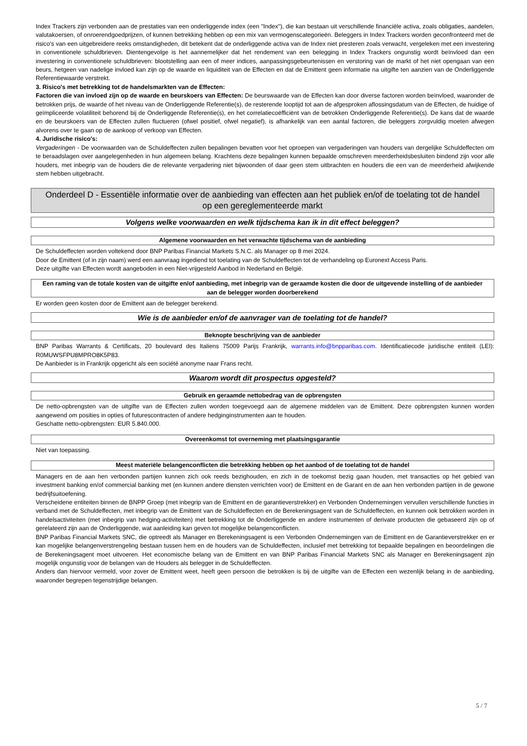Index Trackers zijn verbonden aan de prestaties van een onderliggende index (een "Index"), die kan bestaan uit verschillende financiële activa, zoals obligaties, aandelen, valutakoersen, of onroerendgoedprijzen, of kunnen betrekking hebben op een mix van vermogenscategorieën. Beleggers in Index Trackers worden geconfronteerd met de risico's van een uitgebreidere reeks omstandigheden, dit betekent dat de onderliggende activa van de Index niet presteren zoals verwacht, vergeleken met een investering in conventionele schuldbrieven. Dientengevolge is het aannemelijker dat het rendement van een belegging in Index Trackers ongunstig wordt beïnvloed dan een investering in conventionele schuldbrieven: blootstelling aan een of meer indices, aanpassingsgebeurtenissen en verstoring van de markt of het niet opengaan van een beurs, hetgeen van nadelige invloed kan zijn op de waarde en liquiditeit van de Effecten en dat de Emittent geen informatie na uitgifte ten aanzien van de Onderliggende Referentiewaarde verstrekt.
3. Risico's met betrekking tot de handelsmarkten van de Effecten:
Factoren die van invloed zijn op de waarde en beurskoers van Effecten: De beurswaarde van de Effecten kan door diverse factoren worden beïnvloed, waaronder de betrokken prijs, de waarde of het niveau van de Onderliggende Referentie(s), de resterende looptijd tot aan de afgesproken aflossingsdatum van de Effecten, de huidige of geïmpliceerde volatiliteit behorend bij de Onderliggende Referentie(s), en het correlatiecoëfficiënt van de betrokken Onderliggende Referentie(s). De kans dat de waarde en de beurskoers van de Effecten zullen fluctueren (ofwel positief, ofwel negatief), is afhankelijk van een aantal factoren, die beleggers zorgvuldig moeten afwegen alvorens over te gaan op de aankoop of verkoop van Effecten.
4. Juridische risico's:
Vergaderingen - De voorwaarden van de Schuldeffecten zullen bepalingen bevatten voor het oproepen van vergaderingen van houders van dergelijke Schuldeffecten om te beraadslagen over aangelegenheden in hun algemeen belang. Krachtens deze bepalingen kunnen bepaalde omschreven meerderheidsbesluiten bindend zijn voor alle houders, met inbegrip van de houders die de relevante vergadering niet bijwoonden of daar geen stem uitbrachten en houders die een van de meerderheid afwijkende stem hebben uitgebracht.
Onderdeel D - Essentiële informatie over de aanbieding van effecten aan het publiek en/of de toelating tot de handel op een gereglementeerde markt
Volgens welke voorwaarden en welk tijdschema kan ik in dit effect beleggen?
Algemene voorwaarden en het verwachte tijdschema van de aanbieding
De Schuldeffecten worden voltekend door BNP Paribas Financial Markets S.N.C. als Manager op 8 mei 2024.
Door de Emittent (of in zijn naam) werd een aanvraag ingediend tot toelating van de Schuldeffecten tot de verhandeling op Euronext Access Paris.
Deze uitgifte van Effecten wordt aangeboden in een Niet-vrijgesteld Aanbod in Nederland en België.
Een raming van de totale kosten van de uitgifte en/of aanbieding, met inbegrip van de geraamde kosten die door de uitgevende instelling of de aanbieder aan de belegger worden doorberekend
Er worden geen kosten door de Emittent aan de belegger berekend.
Wie is de aanbieder en/of de aanvrager van de toelating tot de handel?
Beknopte beschrijving van de aanbieder
BNP Paribas Warrants & Certificats, 20 boulevard des Italiens 75009 Parijs Frankrijk, warrants.info@bnpparibas.com. Identificatiecode juridische entiteit (LEI): R0MUWSFPU8MPRO8K5P83.
De Aanbieder is in Frankrijk opgericht als een société anonyme naar Frans recht.
Waarom wordt dit prospectus opgesteld?
Gebruik en geraamde nettobedrag van de opbrengsten
De netto-opbrengsten van de uitgifte van de Effecten zullen worden toegevoegd aan de algemene middelen van de Emittent. Deze opbrengsten kunnen worden aangewend om posities in opties of futurescontracten of andere hedginginstrumenten aan te houden.
Geschatte netto-opbrengsten: EUR 5.840.000.
Overeenkomst tot overneming met plaatsingsgarantie
Niet van toepassing.
Meest materiële belangenconflicten die betrekking hebben op het aanbod of de toelating tot de handel
Managers en de aan hen verbonden partijen kunnen zich ook reeds bezighouden, en zich in de toekomst bezig gaan houden, met transacties op het gebied van investment banking en/of commercial banking met (en kunnen andere diensten verrichten voor) de Emittent en de Garant en de aan hen verbonden partijen in de gewone bedrijfsuitoefening.
Verscheidene entiteiten binnen de BNPP Groep (met inbegrip van de Emittent en de garantieverstrekker) en Verbonden Ondernemingen vervullen verschillende functies in verband met de Schuldeffecten, met inbegrip van de Emittent van de Schuldeffecten en de Berekeningsagent van de Schuldeffecten, en kunnen ook betrokken worden in handelsactiviteiten (met inbegrip van hedging-activiteiten) met betrekking tot de Onderliggende en andere instrumenten of derivate producten die gebaseerd zijn op of gerelateerd zijn aan de Onderliggende, wat aanleiding kan geven tot mogelijke belangenconflicten.
BNP Paribas Financial Markets SNC, die optreedt als Manager en Berekeningsagent is een Verbonden Ondernemingen van de Emittent en de Garantieverstrekker en er kan mogelijke belangenverstrengeling bestaan tussen hem en de houders van de Schuldeffecten, inclusief met betrekking tot bepaalde bepalingen en beoordelingen die de Berekeningsagent moet uitvoeren. Het economische belang van de Emittent en van BNP Paribas Financial Markets SNC als Manager en Berekeningsagent zijn mogelijk ongunstig voor de belangen van de Houders als belegger in de Schuldeffecten.
Anders dan hiervoor vermeld, voor zover de Emittent weet, heeft geen persoon die betrokken is bij de uitgifte van de Effecten een wezenlijk belang in de aanbieding, waaronder begrepen tegenstrijdige belangen.
5 / 7